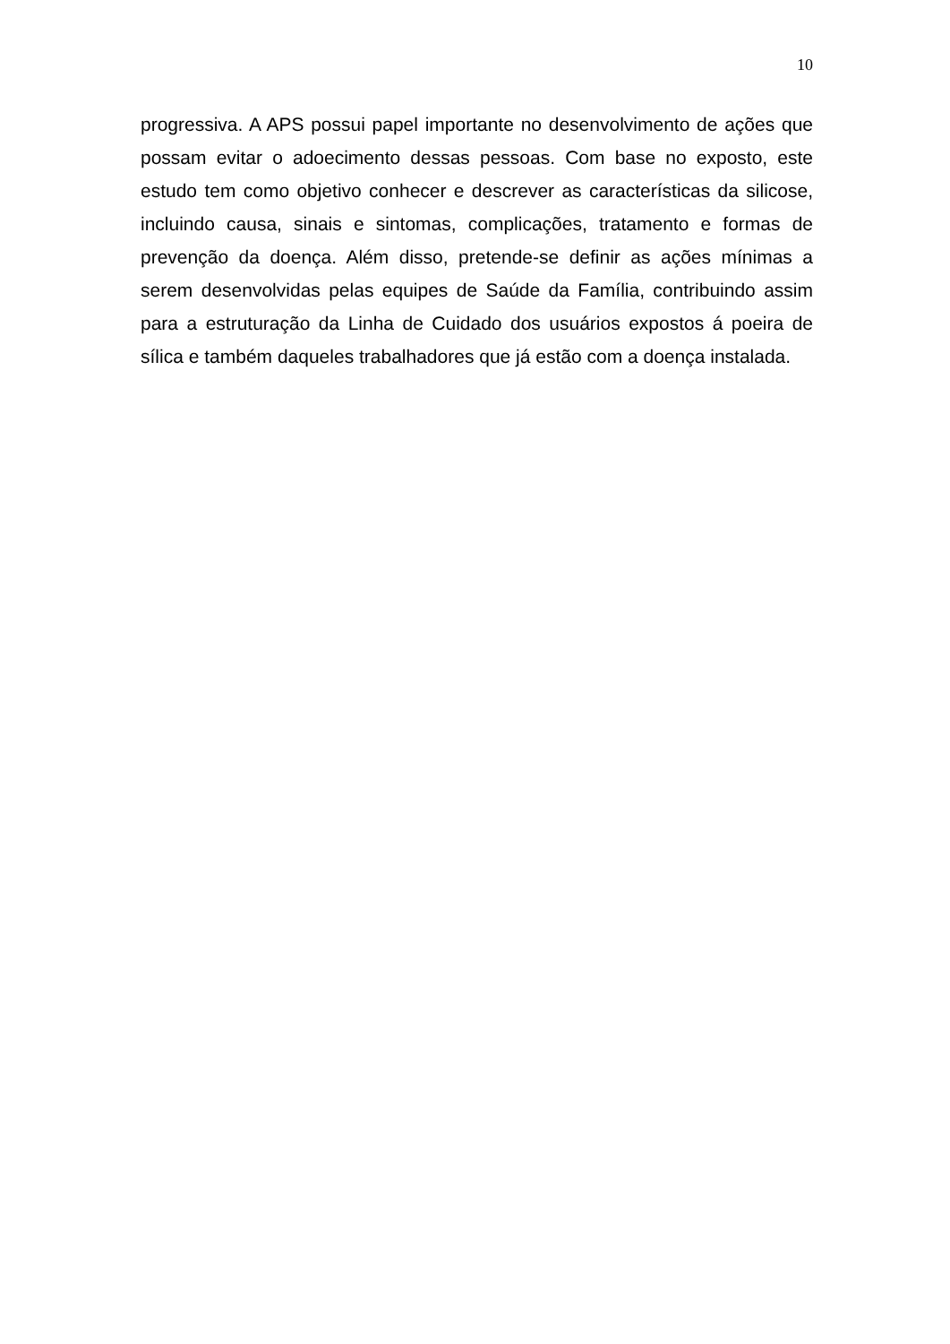10
progressiva. A APS possui papel importante no desenvolvimento de ações que possam evitar o adoecimento dessas pessoas. Com base no exposto, este estudo tem como objetivo conhecer e descrever as características da silicose, incluindo causa, sinais e sintomas, complicações, tratamento e formas de prevenção da doença. Além disso, pretende-se definir as ações mínimas a serem desenvolvidas pelas equipes de Saúde da Família, contribuindo assim para a estruturação da Linha de Cuidado dos usuários expostos á poeira de sílica e também daqueles trabalhadores que já estão com a doença instalada.